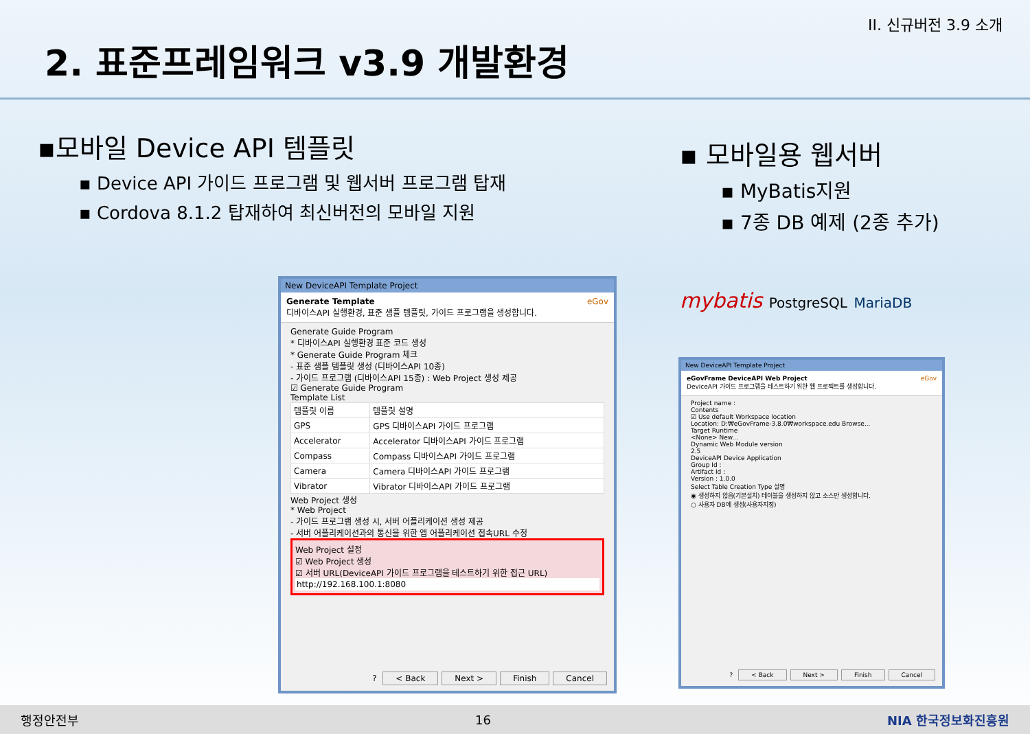II. 신규버전 3.9 소개
2. 표준프레임워크 v3.9 개발환경
▪모바일 Device API 템플릿
▪ Device API 가이드 프로그램 및 웹서버 프로그램 탑재
▪ Cordova 8.1.2 탑재하여 최신버전의 모바일 지원
▪ 모바일용 웹서버
▪ MyBatis지원
▪ 7종 DB 예제 (2종 추가)
mybatis PostgreSQL MariaDB
New DeviceAPI Template Project
Generate Template eGov
디바이스API 실행환경, 표준 샘플 템플릿, 가이드 프로그램을 생성합니다.
Generate Guide Program
* 디바이스API 실행환경 표준 코드 생성
* Generate Guide Program 체크
- 표준 샘플 템플릿 생성 (디바이스API 10종)
- 가이드 프로그램 (디바이스API 15종) : Web Project 생성 제공
☑ Generate Guide Program
Template List
| 템플릿 이름 | 템플릿 설명 |
| --- | --- |
| GPS | GPS 디바이스API 가이드 프로그램 |
| Accelerator | Accelerator 디바이스API 가이드 프로그램 |
| Compass | Compass 디바이스API 가이드 프로그램 |
| Camera | Camera 디바이스API 가이드 프로그램 |
| Vibrator | Vibrator 디바이스API 가이드 프로그램 |
Web Project 생성
* Web Project
- 가이드 프로그램 생성 시, 서버 어플리케이션 생성 제공
- 서버 어플리케이션과의 통신을 위한 앱 어플리케이션 접속URL 수정
Web Project 설정
☑ Web Project 생성
☑ 서버 URL(DeviceAPI 가이드 프로그램을 테스트하기 위한 접근 URL)
http://192.168.100.1:8080
? < Back Next > Finish Cancel
New DeviceAPI Template Project
eGovFrame DeviceAPI Web Project eGov
DeviceAPI 가이드 프로그램을 테스트하기 위한 웹 프로젝트를 생성합니다.
Project name :
Contents
☑ Use default Workspace location
Location: D:₩eGovFrame-3.8.0₩workspace.edu Browse...
Target Runtime
<None> New...
Dynamic Web Module version
2.5
DeviceAPI Device Application
Group Id :
Artifact Id :
Version : 1.0.0
Select Table Creation Type 설명
◉ 생성하지 않음(기본설치) 테이블을 생성하지 않고 소스만 생성합니다.
○ 사용자 DB에 생성(사용자지정)
? < Back Next > Finish Cancel
행정안전부 16 NIA 한국정보화진흥원